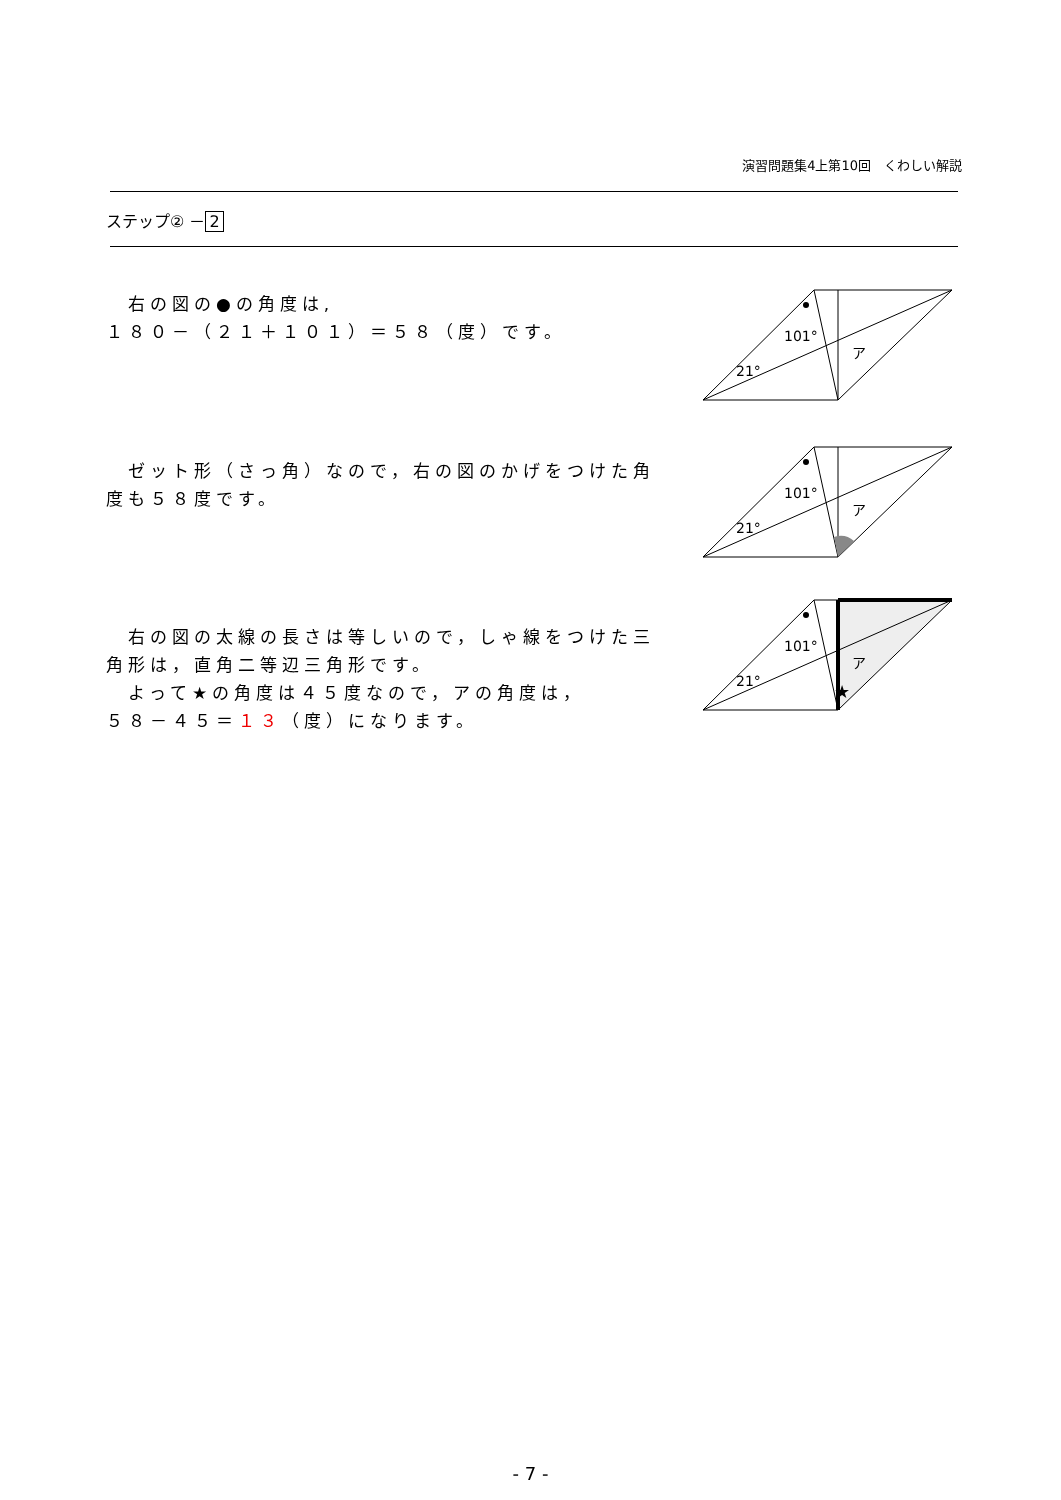演習問題集4上第10回　くわしい解説
ステップ② － 2
　右の図の●の角度は,
１８０－（２１＋１０１）＝５８（度）です。
101°
21°
ア
　ゼット形（さっ角）なので，右の図のかげをつけた角度も５８度です。
101°
21°
ア
　右の図の太線の長さは等しいので，しゃ線をつけた三角形は，直角二等辺三角形です。
　よって★の角度は４５度なので，アの角度は，
５８－４５＝１３（度）になります。
101°
21°
ア
★
- 7 -